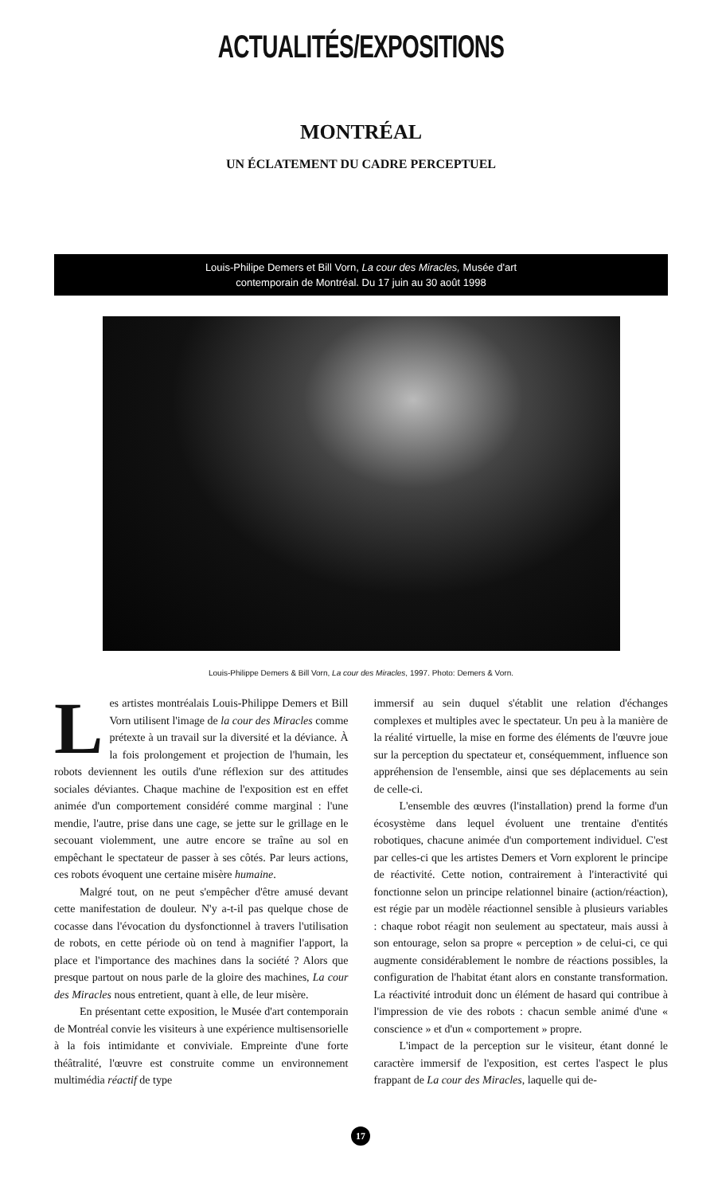ACTUALITÉS/EXPOSITIONS
MONTRÉAL
UN ÉCLATEMENT DU CADRE PERCEPTUEL
Louis-Philipe Demers et Bill Vorn, La cour des Miracles, Musée d'art contemporain de Montréal. Du 17 juin au 30 août 1998
Louis-Philippe Demers & Bill Vorn, La cour des Miracles, 1997. Photo: Demers & Vorn.
Les artistes montréalais Louis-Philippe Demers et Bill Vorn utilisent l'image de la cour des Miracles comme prétexte à un travail sur la diversité et la déviance. À la fois prolongement et projection de l'humain, les robots deviennent les outils d'une réflexion sur des attitudes sociales déviantes. Chaque machine de l'exposition est en effet animée d'un comportement considéré comme marginal : l'une mendie, l'autre, prise dans une cage, se jette sur le grillage en le secouant violemment, une autre encore se traîne au sol en empêchant le spectateur de passer à ses côtés. Par leurs actions, ces robots évoquent une certaine misère humaine.
Malgré tout, on ne peut s'empêcher d'être amusé devant cette manifestation de douleur. N'y a-t-il pas quelque chose de cocasse dans l'évocation du dysfonctionnel à travers l'utilisation de robots, en cette période où on tend à magnifier l'apport, la place et l'importance des machines dans la société ? Alors que presque partout on nous parle de la gloire des machines, La cour des Miracles nous entretient, quant à elle, de leur misère.
En présentant cette exposition, le Musée d'art contemporain de Montréal convie les visiteurs à une expérience multisensorielle à la fois intimidante et conviviale. Empreinte d'une forte théâtralité, l'œuvre est construite comme un environnement multimédia réactif de type
immersif au sein duquel s'établit une relation d'échanges complexes et multiples avec le spectateur. Un peu à la manière de la réalité virtuelle, la mise en forme des éléments de l'œuvre joue sur la perception du spectateur et, conséquemment, influence son appréhension de l'ensemble, ainsi que ses déplacements au sein de celle-ci.
L'ensemble des œuvres (l'installation) prend la forme d'un écosystème dans lequel évoluent une trentaine d'entités robotiques, chacune animée d'un comportement individuel. C'est par celles-ci que les artistes Demers et Vorn explorent le principe de réactivité. Cette notion, contrairement à l'interactivité qui fonctionne selon un principe relationnel binaire (action/réaction), est régie par un modèle réactionnel sensible à plusieurs variables : chaque robot réagit non seulement au spectateur, mais aussi à son entourage, selon sa propre « perception » de celui-ci, ce qui augmente considérablement le nombre de réactions possibles, la configuration de l'habitat étant alors en constante transformation. La réactivité introduit donc un élément de hasard qui contribue à l'impression de vie des robots : chacun semble animé d'une « conscience » et d'un « comportement » propre.
L'impact de la perception sur le visiteur, étant donné le caractère immersif de l'exposition, est certes l'aspect le plus frappant de La cour des Miracles, laquelle qui de-
17